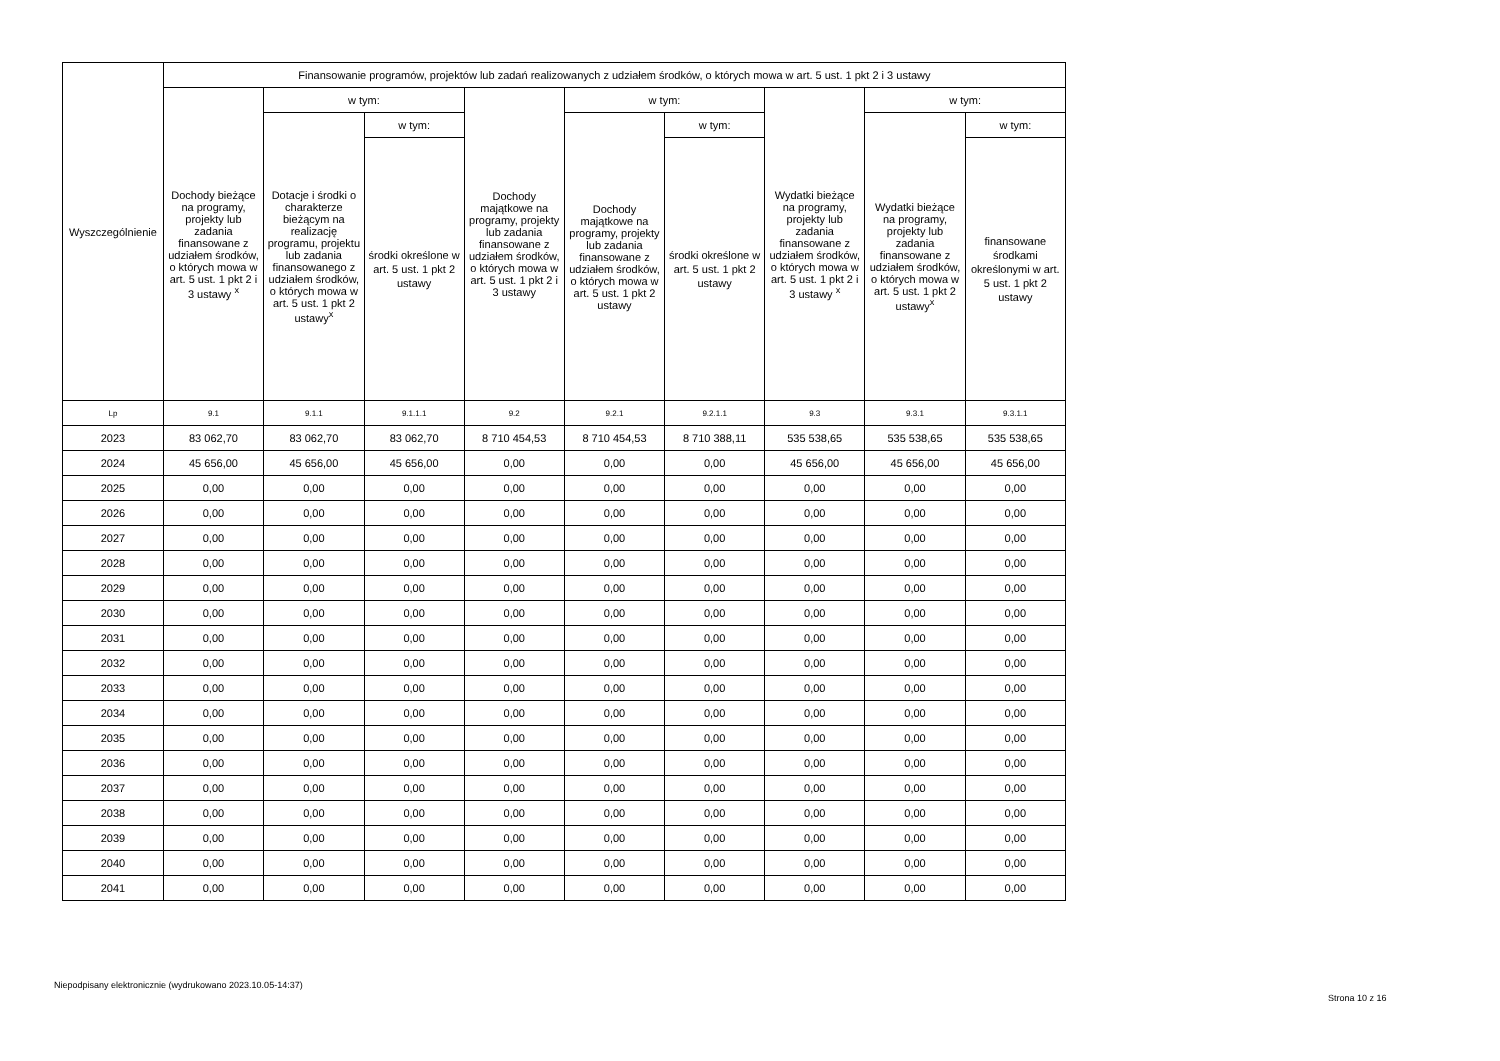| Wyszczególnienie | Finansowanie programów, projektów lub zadań realizowanych z udziałem środków, o których mowa w art. 5 ust. 1 pkt 2 i 3 ustawy | | | | | | | | |
| --- | --- | --- | --- | --- | --- | --- | --- | --- | --- |
| | Dochody bieżące na programy, projekty lub zadania finansowane z udziałem środków, o których mowa w art. 5 ust. 1 pkt 2 i 3 ustawy <sup>x</sup> | w tym: | | Dochody majątkowe na programy, projekty lub zadania finansowane z udziałem środków, o których mowa w art. 5 ust. 1 pkt 2 i 3 ustawy | w tym: | | Wydatki bieżące na programy, projekty lub zadania finansowane z udziałem środków, o których mowa w art. 5 ust. 1 pkt 2 i 3 ustawy <sup>x</sup> | w tym: | |
| | | Dotacje i środki o charakterze bieżącym na realizację programu, projektu lub zadania finansowanego z udziałem środków, o których mowa w art. 5 ust. 1 pkt 2 ustawy<sup>x</sup> | w tym: | | Dochody majątkowe na programy, projekty lub zadania finansowane z udziałem środków, o których mowa w art. 5 ust. 1 pkt 2 ustawy | w tym: | | Wydatki bieżące na programy, projekty lub zadania finansowane z udziałem środków, o których mowa w art. 5 ust. 1 pkt 2 ustawy<sup>x</sup> | w tym: |
| | | | środki określone w art. 5 ust. 1 pkt 2 ustawy | | | środki określone w art. 5 ust. 1 pkt 2 ustawy | | | finansowane środkami określonymi w art. 5 ust. 1 pkt 2 ustawy |
| Lp | 9.1 | 9.1.1 | 9.1.1.1 | 9.2 | 9.2.1 | 9.2.1.1 | 9.3 | 9.3.1 | 9.3.1.1 |
| 2023 | 83 062,70 | 83 062,70 | 83 062,70 | 8 710 454,53 | 8 710 454,53 | 8 710 388,11 | 535 538,65 | 535 538,65 | 535 538,65 |
| 2024 | 45 656,00 | 45 656,00 | 45 656,00 | 0,00 | 0,00 | 0,00 | 45 656,00 | 45 656,00 | 45 656,00 |
| 2025 | 0,00 | 0,00 | 0,00 | 0,00 | 0,00 | 0,00 | 0,00 | 0,00 | 0,00 |
| 2026 | 0,00 | 0,00 | 0,00 | 0,00 | 0,00 | 0,00 | 0,00 | 0,00 | 0,00 |
| 2027 | 0,00 | 0,00 | 0,00 | 0,00 | 0,00 | 0,00 | 0,00 | 0,00 | 0,00 |
| 2028 | 0,00 | 0,00 | 0,00 | 0,00 | 0,00 | 0,00 | 0,00 | 0,00 | 0,00 |
| 2029 | 0,00 | 0,00 | 0,00 | 0,00 | 0,00 | 0,00 | 0,00 | 0,00 | 0,00 |
| 2030 | 0,00 | 0,00 | 0,00 | 0,00 | 0,00 | 0,00 | 0,00 | 0,00 | 0,00 |
| 2031 | 0,00 | 0,00 | 0,00 | 0,00 | 0,00 | 0,00 | 0,00 | 0,00 | 0,00 |
| 2032 | 0,00 | 0,00 | 0,00 | 0,00 | 0,00 | 0,00 | 0,00 | 0,00 | 0,00 |
| 2033 | 0,00 | 0,00 | 0,00 | 0,00 | 0,00 | 0,00 | 0,00 | 0,00 | 0,00 |
| 2034 | 0,00 | 0,00 | 0,00 | 0,00 | 0,00 | 0,00 | 0,00 | 0,00 | 0,00 |
| 2035 | 0,00 | 0,00 | 0,00 | 0,00 | 0,00 | 0,00 | 0,00 | 0,00 | 0,00 |
| 2036 | 0,00 | 0,00 | 0,00 | 0,00 | 0,00 | 0,00 | 0,00 | 0,00 | 0,00 |
| 2037 | 0,00 | 0,00 | 0,00 | 0,00 | 0,00 | 0,00 | 0,00 | 0,00 | 0,00 |
| 2038 | 0,00 | 0,00 | 0,00 | 0,00 | 0,00 | 0,00 | 0,00 | 0,00 | 0,00 |
| 2039 | 0,00 | 0,00 | 0,00 | 0,00 | 0,00 | 0,00 | 0,00 | 0,00 | 0,00 |
| 2040 | 0,00 | 0,00 | 0,00 | 0,00 | 0,00 | 0,00 | 0,00 | 0,00 | 0,00 |
| 2041 | 0,00 | 0,00 | 0,00 | 0,00 | 0,00 | 0,00 | 0,00 | 0,00 | 0,00 |
Niepodpisany elektronicznie (wydrukowano 2023.10.05-14:37)
Strona 10 z 16